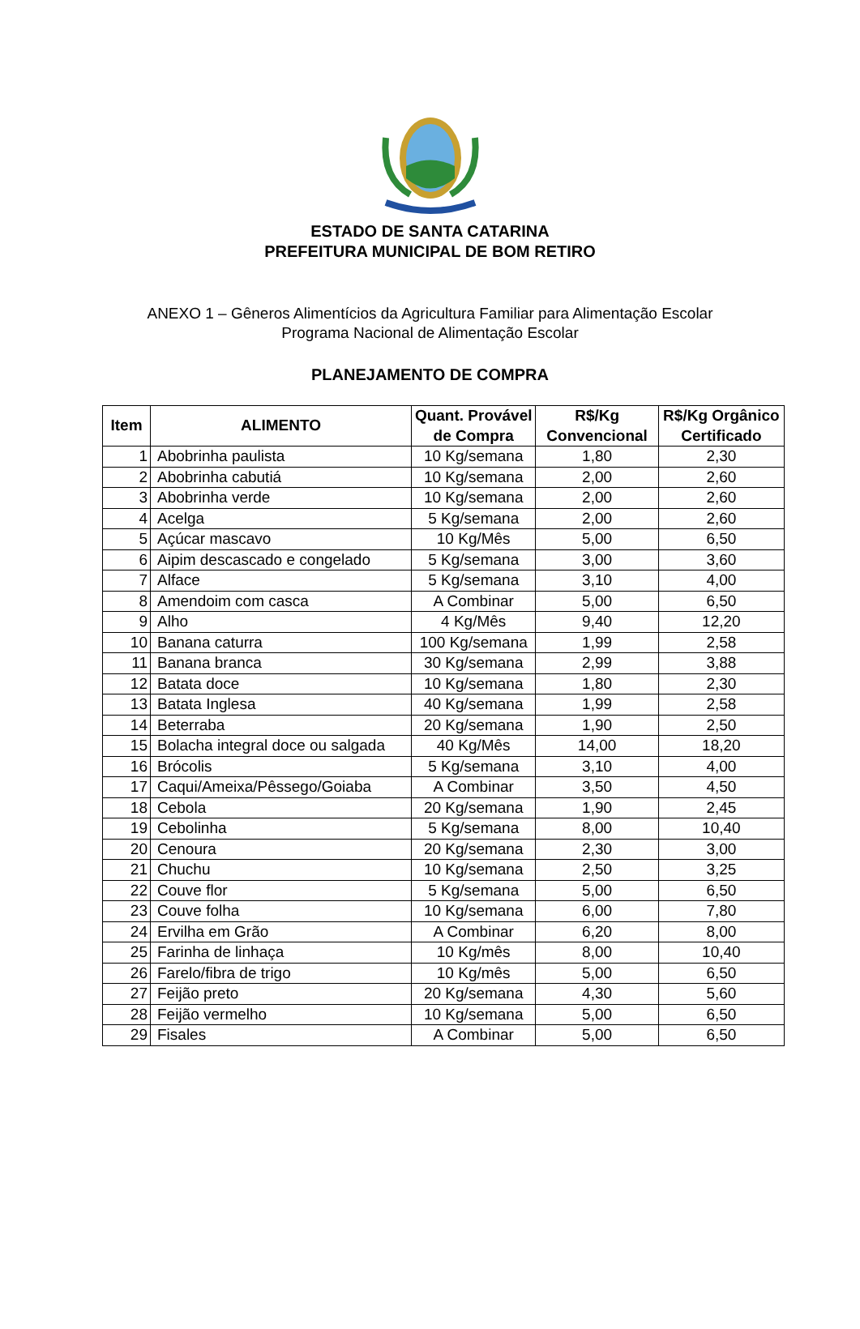ESTADO DE SANTA CATARINA
PREFEITURA MUNICIPAL DE BOM RETIRO
ANEXO 1 – Gêneros Alimentícios da Agricultura Familiar para Alimentação Escolar
Programa Nacional de Alimentação Escolar
PLANEJAMENTO DE COMPRA
| Item | ALIMENTO | Quant. Provável de Compra | R$/Kg Convencional | R$/Kg Orgânico Certificado |
| --- | --- | --- | --- | --- |
| 1 | Abobrinha paulista | 10 Kg/semana | 1,80 | 2,30 |
| 2 | Abobrinha cabutiá | 10 Kg/semana | 2,00 | 2,60 |
| 3 | Abobrinha verde | 10 Kg/semana | 2,00 | 2,60 |
| 4 | Acelga | 5 Kg/semana | 2,00 | 2,60 |
| 5 | Açúcar mascavo | 10 Kg/Mês | 5,00 | 6,50 |
| 6 | Aipim descascado e congelado | 5 Kg/semana | 3,00 | 3,60 |
| 7 | Alface | 5 Kg/semana | 3,10 | 4,00 |
| 8 | Amendoim com casca | A Combinar | 5,00 | 6,50 |
| 9 | Alho | 4 Kg/Mês | 9,40 | 12,20 |
| 10 | Banana caturra | 100 Kg/semana | 1,99 | 2,58 |
| 11 | Banana branca | 30 Kg/semana | 2,99 | 3,88 |
| 12 | Batata doce | 10 Kg/semana | 1,80 | 2,30 |
| 13 | Batata Inglesa | 40 Kg/semana | 1,99 | 2,58 |
| 14 | Beterraba | 20 Kg/semana | 1,90 | 2,50 |
| 15 | Bolacha integral doce ou salgada | 40 Kg/Mês | 14,00 | 18,20 |
| 16 | Brócolis | 5 Kg/semana | 3,10 | 4,00 |
| 17 | Caqui/Ameixa/Pêssego/Goiaba | A Combinar | 3,50 | 4,50 |
| 18 | Cebola | 20 Kg/semana | 1,90 | 2,45 |
| 19 | Cebolinha | 5 Kg/semana | 8,00 | 10,40 |
| 20 | Cenoura | 20 Kg/semana | 2,30 | 3,00 |
| 21 | Chuchu | 10 Kg/semana | 2,50 | 3,25 |
| 22 | Couve flor | 5 Kg/semana | 5,00 | 6,50 |
| 23 | Couve folha | 10 Kg/semana | 6,00 | 7,80 |
| 24 | Ervilha em Grão | A Combinar | 6,20 | 8,00 |
| 25 | Farinha de linhaça | 10 Kg/mês | 8,00 | 10,40 |
| 26 | Farelo/fibra de trigo | 10 Kg/mês | 5,00 | 6,50 |
| 27 | Feijão preto | 20 Kg/semana | 4,30 | 5,60 |
| 28 | Feijão vermelho | 10 Kg/semana | 5,00 | 6,50 |
| 29 | Fisales | A Combinar | 5,00 | 6,50 |